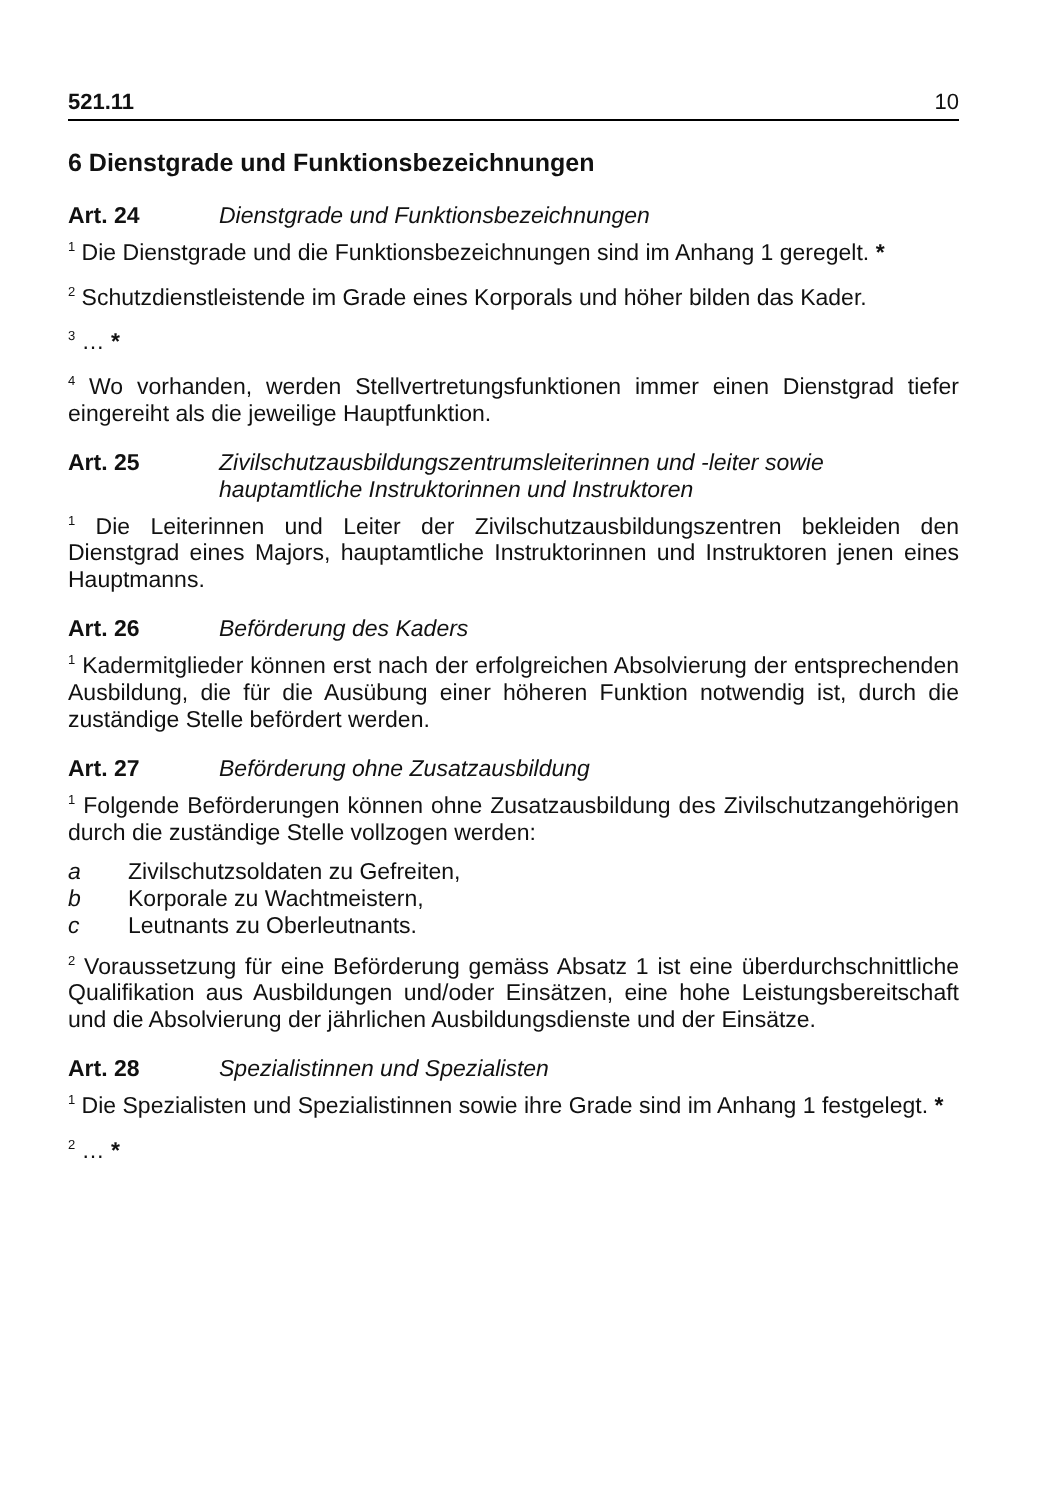521.11 10
6 Dienstgrade und Funktionsbezeichnungen
Art. 24 Dienstgrade und Funktionsbezeichnungen
<sup>1</sup> Die Dienstgrade und die Funktionsbezeichnungen sind im Anhang 1 geregelt. *
<sup>2</sup> Schutzdienstleistende im Grade eines Korporals und höher bilden das Kader.
<sup>3</sup> … *
<sup>4</sup> Wo vorhanden, werden Stellvertretungsfunktionen immer einen Dienstgrad tiefer eingereiht als die jeweilige Hauptfunktion.
Art. 25 Zivilschutzausbildungszentrumsleiterinnen und -leiter sowie
hauptamtliche Instruktorinnen und Instruktoren
<sup>1</sup> Die Leiterinnen und Leiter der Zivilschutzausbildungszentren bekleiden den Dienstgrad eines Majors, hauptamtliche Instruktorinnen und Instruktoren jenen eines Hauptmanns.
Art. 26 Beförderung des Kaders
<sup>1</sup> Kadermitglieder können erst nach der erfolgreichen Absolvierung der entsprechenden Ausbildung, die für die Ausübung einer höheren Funktion notwendig ist, durch die zuständige Stelle befördert werden.
Art. 27 Beförderung ohne Zusatzausbildung
<sup>1</sup> Folgende Beförderungen können ohne Zusatzausbildung des Zivilschutzangehörigen durch die zuständige Stelle vollzogen werden:
a Zivilschutzsoldaten zu Gefreiten,
b Korporale zu Wachtmeistern,
c Leutnants zu Oberleutnants.
<sup>2</sup> Voraussetzung für eine Beförderung gemäss Absatz 1 ist eine überdurchschnittliche Qualifikation aus Ausbildungen und/oder Einsätzen, eine hohe Leistungsbereitschaft und die Absolvierung der jährlichen Ausbildungsdienste und der Einsätze.
Art. 28 Spezialistinnen und Spezialisten
<sup>1</sup> Die Spezialisten und Spezialistinnen sowie ihre Grade sind im Anhang 1 festgelegt. *
<sup>2</sup> … *